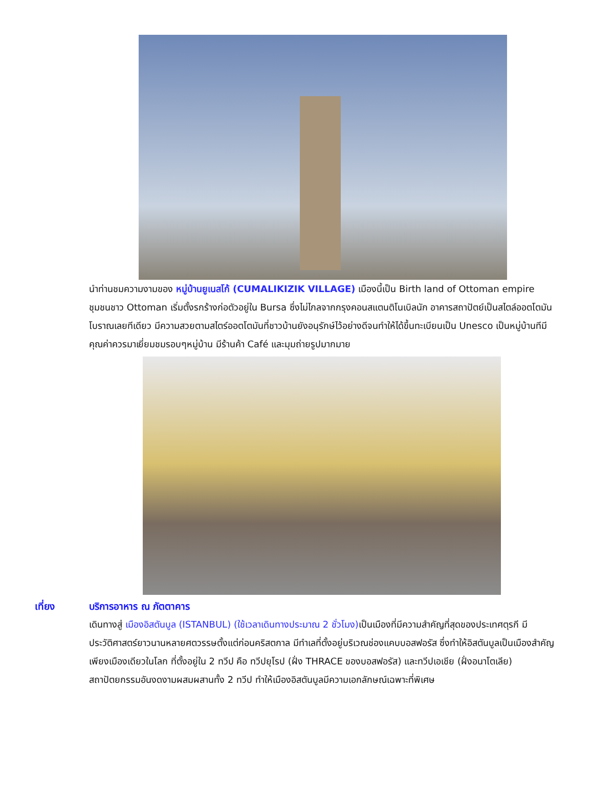นำท่านชมความงามของ หมู่บ้านยูเนสโก้ (CUMALIKIZIK VILLAGE) เมืองนี้เป็น Birth land of Ottoman empire ชุมชนชาว Ottoman เริ่มตั้งรกร้างก่อตัวอยู่ใน Bursa ซึ่งไม่ไกลจากกรุงคอนสแตนติโนเบิลนัก อาคารสถาปัตย์เป็นสไตล์ออตโตมันโบราณเลยทีเดียว มีความสวยตามสไตร์ออตโตมันที่ชาวบ้านยังอนุรักษ์ไว้อย่างดีจนทำให้ได้ขึ้นทะเบียนเป็น Unesco เป็นหมู่บ้านทีมีคุณค่าควรมาเยี่ยมชมรอบๆหมู่บ้าน มีร้านค้า Café และมุมถ่ายรูปมากมาย
เที่ยง บริการอาหาร ณ ภัตตาคาร
เดินทางสู่ เมืองอิสตันบูล (ISTANBUL) (ใช้เวลาเดินทางประมาณ 2 ชั่วโมง) เป็นเมืองที่มีความสำคัญที่สุดของประเทศตุรกี มีประวัติศาสตร์ยาวนานหลายศตวรรษตั้งแต่ก่อนคริสตกาล มีทำเลที่ตั้งอยู่บริเวณช่องแคบบอสฟอรัส ซึ่งทำให้อิสตันบูลเป็นเมืองสำคัญเพียงเมืองเดียวในโลก ที่ตั้งอยู่ใน 2 ทวีป คือ ทวีปยุโรป (ฝั่ง THRACE ของบอสฟอรัส) และทวีปเอเชีย (ฝั่งอนาโตเลีย) สถาปัตยกรรมอันงดงามผสมผสานทั้ง 2 ทวีป ทำให้เมืองอิสตันบูลมีความเอกลักษณ์เฉพาะที่พิเศษ